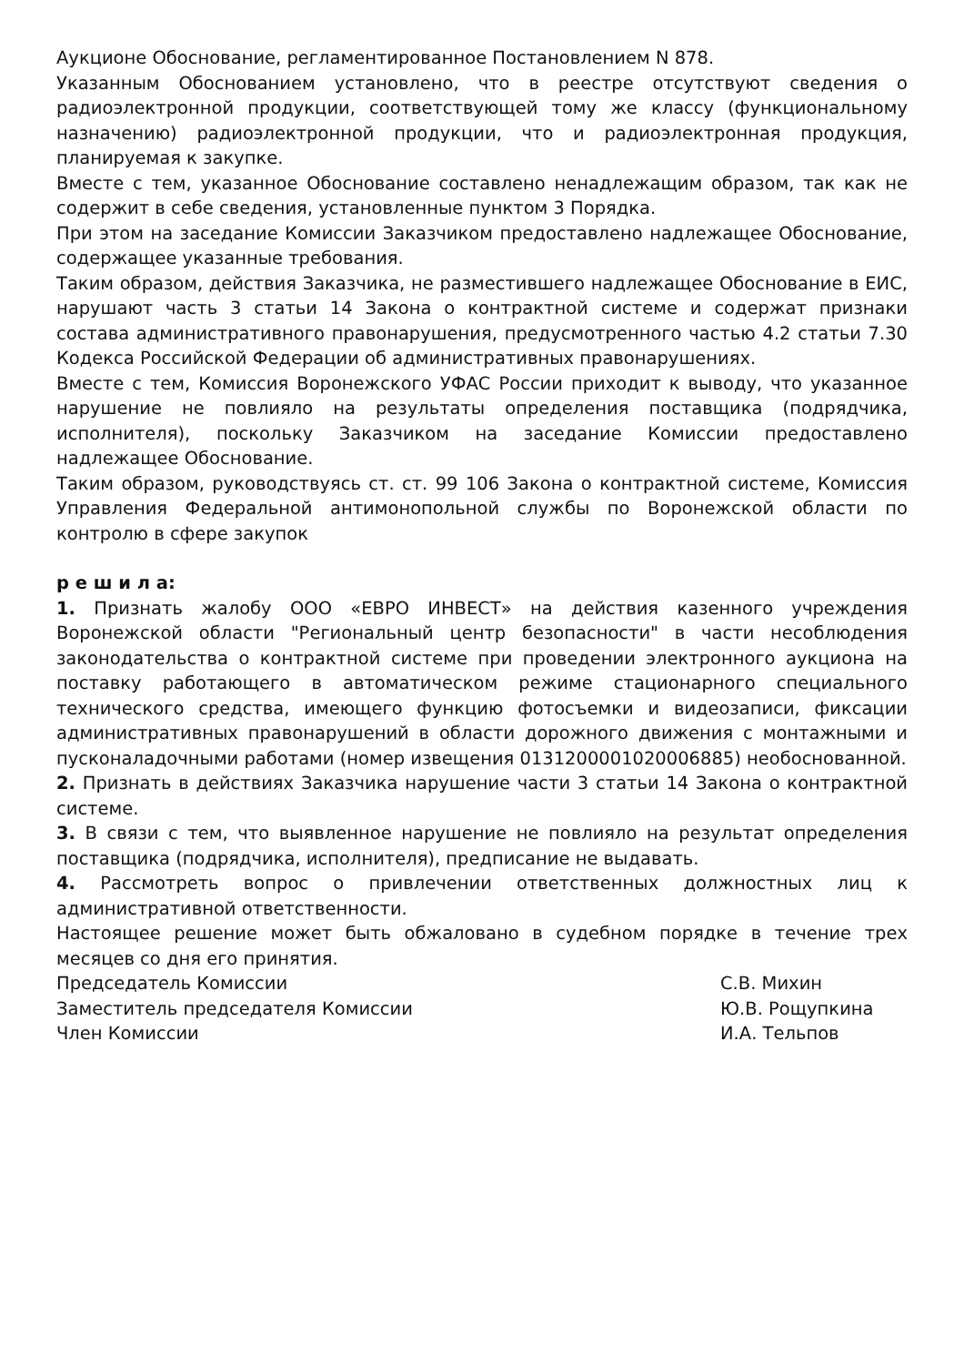Аукционе Обоснование, регламентированное Постановлением N 878.
Указанным Обоснованием установлено, что в реестре отсутствуют сведения о радиоэлектронной продукции, соответствующей тому же классу (функциональному назначению) радиоэлектронной продукции, что и радиоэлектронная продукция, планируемая к закупке.
Вместе с тем, указанное Обоснование составлено ненадлежащим образом, так как не содержит в себе сведения, установленные пунктом 3 Порядка.
При этом на заседание Комиссии Заказчиком предоставлено надлежащее Обоснование, содержащее указанные требования.
Таким образом, действия Заказчика, не разместившего надлежащее Обоснование в ЕИС, нарушают часть 3 статьи 14 Закона о контрактной системе и содержат признаки состава административного правонарушения, предусмотренного частью 4.2 статьи 7.30 Кодекса Российской Федерации об административных правонарушениях.
Вместе с тем, Комиссия Воронежского УФАС России приходит к выводу, что указанное нарушение не повлияло на результаты определения поставщика (подрядчика, исполнителя), поскольку Заказчиком на заседание Комиссии предоставлено надлежащее Обоснование.
Таким образом, руководствуясь ст. ст. 99 106 Закона о контрактной системе, Комиссия Управления Федеральной антимонопольной службы по Воронежской области по контролю в сфере закупок
р е ш и л а:
1. Признать жалобу ООО «ЕВРО ИНВЕСТ» на действия казенного учреждения Воронежской области "Региональный центр безопасности" в части несоблюдения законодательства о контрактной системе при проведении электронного аукциона на поставку работающего в автоматическом режиме стационарного специального технического средства, имеющего функцию фотосъемки и видеозаписи, фиксации административных правонарушений в области дорожного движения с монтажными и пусконаладочными работами (номер извещения 0131200001020006885) необоснованной.
2. Признать в действиях Заказчика нарушение части 3 статьи 14 Закона о контрактной системе.
3. В связи с тем, что выявленное нарушение не повлияло на результат определения поставщика (подрядчика, исполнителя), предписание не выдавать.
4. Рассмотреть вопрос о привлечении ответственных должностных лиц к административной ответственности.
Настоящее решение может быть обжаловано в судебном порядке в течение трех месяцев со дня его принятия.
Председатель Комиссии С.В. Михин
Заместитель председателя Комиссии Ю.В. Рощупкина
Член Комиссии И.А. Тельпов